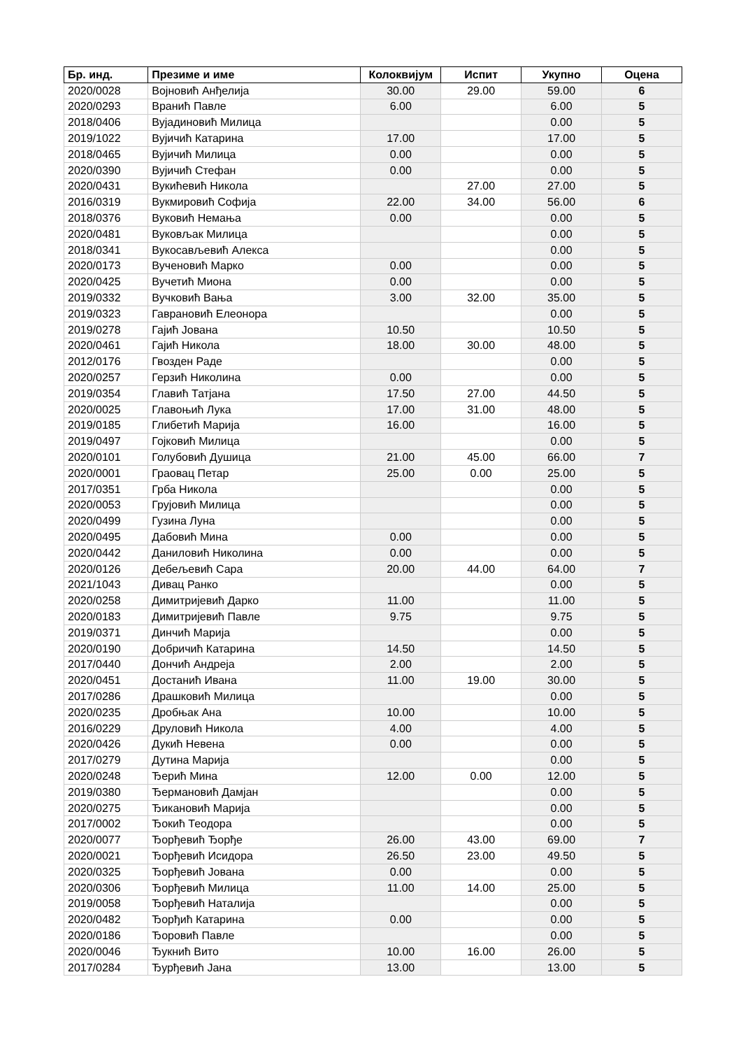| Бр. инд. | Презиме и име | Колоквијум | Испит | Укупно | Оцена |
| --- | --- | --- | --- | --- | --- |
| 2020/0028 | Војновић Анђелија | 30.00 | 29.00 | 59.00 | 6 |
| 2020/0293 | Вранић Павле | 6.00 | | 6.00 | 5 |
| 2018/0406 | Вујадиновић Милица | | | 0.00 | 5 |
| 2019/1022 | Вујичић Катарина | 17.00 | | 17.00 | 5 |
| 2018/0465 | Вујичић Милица | 0.00 | | 0.00 | 5 |
| 2020/0390 | Вујичић Стефан | 0.00 | | 0.00 | 5 |
| 2020/0431 | Вукићевић Никола | | 27.00 | 27.00 | 5 |
| 2016/0319 | Вукмировић Софија | 22.00 | 34.00 | 56.00 | 6 |
| 2018/0376 | Вуковић Немања | 0.00 | | 0.00 | 5 |
| 2020/0481 | Вуковљак Милица | | | 0.00 | 5 |
| 2018/0341 | Вукосављевић Алекса | | | 0.00 | 5 |
| 2020/0173 | Вученовић Марко | 0.00 | | 0.00 | 5 |
| 2020/0425 | Вучетић Миона | 0.00 | | 0.00 | 5 |
| 2019/0332 | Вучковић Вања | 3.00 | 32.00 | 35.00 | 5 |
| 2019/0323 | Гаврановић Елеонора | | | 0.00 | 5 |
| 2019/0278 | Гајић Јована | 10.50 | | 10.50 | 5 |
| 2020/0461 | Гајић Никола | 18.00 | 30.00 | 48.00 | 5 |
| 2012/0176 | Гвозден Раде | | | 0.00 | 5 |
| 2020/0257 | Герзић Николина | 0.00 | | 0.00 | 5 |
| 2019/0354 | Главић Татјана | 17.50 | 27.00 | 44.50 | 5 |
| 2020/0025 | Главоњић Лука | 17.00 | 31.00 | 48.00 | 5 |
| 2019/0185 | Глибетић Марија | 16.00 | | 16.00 | 5 |
| 2019/0497 | Гојковић Милица | | | 0.00 | 5 |
| 2020/0101 | Голубовић Душица | 21.00 | 45.00 | 66.00 | 7 |
| 2020/0001 | Граовац Петар | 25.00 | 0.00 | 25.00 | 5 |
| 2017/0351 | Грба Никола | | | 0.00 | 5 |
| 2020/0053 | Грујовић Милица | | | 0.00 | 5 |
| 2020/0499 | Гузина Луна | | | 0.00 | 5 |
| 2020/0495 | Дабовић Мина | 0.00 | | 0.00 | 5 |
| 2020/0442 | Даниловић Николина | 0.00 | | 0.00 | 5 |
| 2020/0126 | Дебељевић Сара | 20.00 | 44.00 | 64.00 | 7 |
| 2021/1043 | Дивац Ранко | | | 0.00 | 5 |
| 2020/0258 | Димитријевић Дарко | 11.00 | | 11.00 | 5 |
| 2020/0183 | Димитријевић Павле | 9.75 | | 9.75 | 5 |
| 2019/0371 | Динчић Марија | | | 0.00 | 5 |
| 2020/0190 | Добричић Катарина | 14.50 | | 14.50 | 5 |
| 2017/0440 | Дончић Андреја | 2.00 | | 2.00 | 5 |
| 2020/0451 | Достанић Ивана | 11.00 | 19.00 | 30.00 | 5 |
| 2017/0286 | Драшковић Милица | | | 0.00 | 5 |
| 2020/0235 | Дробњак Ана | 10.00 | | 10.00 | 5 |
| 2016/0229 | Друловић Никола | 4.00 | | 4.00 | 5 |
| 2020/0426 | Дукић Невена | 0.00 | | 0.00 | 5 |
| 2017/0279 | Дутина Марија | | | 0.00 | 5 |
| 2020/0248 | Ђерић Мина | 12.00 | 0.00 | 12.00 | 5 |
| 2019/0380 | Ђермановић Дамјан | | | 0.00 | 5 |
| 2020/0275 | Ђикановић Марија | | | 0.00 | 5 |
| 2017/0002 | Ђокић Теодора | | | 0.00 | 5 |
| 2020/0077 | Ђорђевић Ђорђе | 26.00 | 43.00 | 69.00 | 7 |
| 2020/0021 | Ђорђевић Исидора | 26.50 | 23.00 | 49.50 | 5 |
| 2020/0325 | Ђорђевић Јована | 0.00 | | 0.00 | 5 |
| 2020/0306 | Ђорђевић Милица | 11.00 | 14.00 | 25.00 | 5 |
| 2019/0058 | Ђорђевић Наталија | | | 0.00 | 5 |
| 2020/0482 | Ђорђић Катарина | 0.00 | | 0.00 | 5 |
| 2020/0186 | Ђоровић Павле | | | 0.00 | 5 |
| 2020/0046 | Ђукнић Вито | 10.00 | 16.00 | 26.00 | 5 |
| 2017/0284 | Ђурђевић Јана | 13.00 | | 13.00 | 5 |